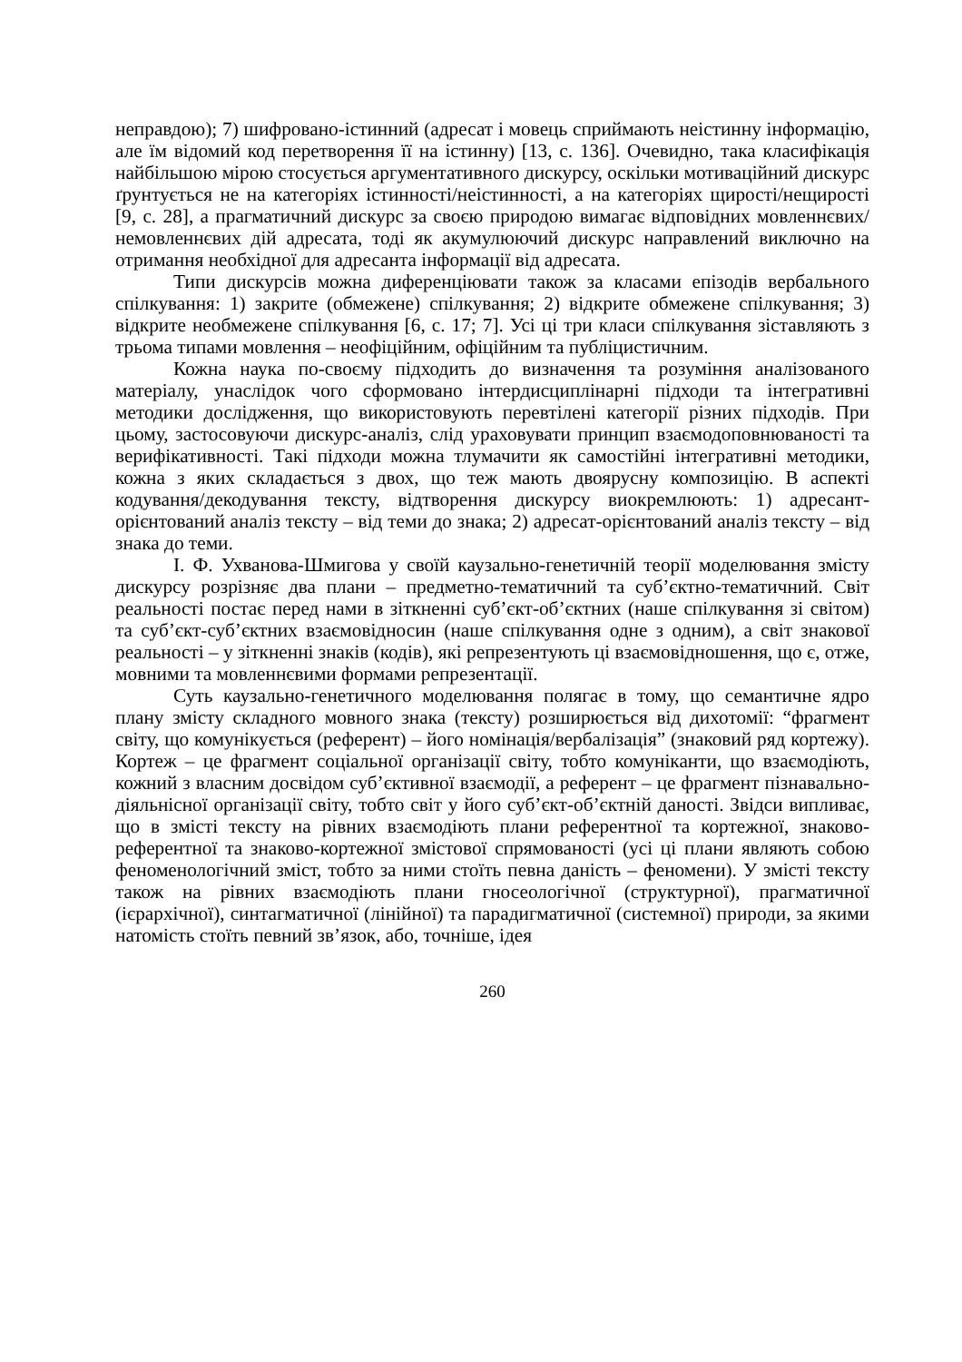неправдою); 7) шифровано-істинний (адресат і мовець сприймають неістинну інформацію, але їм відомий код перетворення її на істинну) [13, с. 136]. Очевидно, така класифікація найбільшою мірою стосується аргументативного дискурсу, оскільки мотиваційний дискурс ґрунтується не на категоріях істинності/неістинності, а на категоріях щирості/нещирості [9, с. 28], а прагматичний дискурс за своєю природою вимагає відповідних мовленнєвих/немовленнєвих дій адресата, тоді як акумулюючий дискурс направлений виключно на отримання необхідної для адресанта інформації від адресата.
Типи дискурсів можна диференціювати також за класами епізодів вербального спілкування: 1) закрите (обмежене) спілкування; 2) відкрите обмежене спілкування; 3) відкрите необмежене спілкування [6, с. 17; 7]. Усі ці три класи спілкування зіставляють з трьома типами мовлення – неофіційним, офіційним та публіцистичним.
Кожна наука по-своєму підходить до визначення та розуміння аналізованого матеріалу, унаслідок чого сформовано інтердисциплінарні підходи та інтегративні методики дослідження, що використовують перевтілені категорії різних підходів. При цьому, застосовуючи дискурс-аналіз, слід ураховувати принцип взаємодоповнюваності та верифікативності. Такі підходи можна тлумачити як самостійні інтегративні методики, кожна з яких складається з двох, що теж мають двоярусну композицію. В аспекті кодування/декодування тексту, відтворення дискурсу виокремлюють: 1) адресант-орієнтований аналіз тексту – від теми до знака; 2) адресат-орієнтований аналіз тексту – від знака до теми.
І. Ф. Ухванова-Шмигова у своїй каузально-генетичній теорії моделювання змісту дискурсу розрізняє два плани – предметно-тематичний та суб’єктно-тематичний. Світ реальності постає перед нами в зіткненні суб’єкт-об’єктних (наше спілкування зі світом) та суб’єкт-суб’єктних взаємовідносин (наше спілкування одне з одним), а світ знакової реальності – у зіткненні знаків (кодів), які репрезентують ці взаємовідношення, що є, отже, мовними та мовленнєвими формами репрезентації.
Суть каузально-генетичного моделювання полягає в тому, що семантичне ядро плану змісту складного мовного знака (тексту) розширюється від дихотомії: “фрагмент світу, що комунікується (референт) – його номінація/вербалізація” (знаковий ряд кортежу). Кортеж – це фрагмент соціальної організації світу, тобто комуніканти, що взаємодіють, кожний з власним досвідом суб’єктивної взаємодії, а референт – це фрагмент пізнавально-діяльнісної організації світу, тобто світ у його суб’єкт-об’єктній даності. Звідси випливає, що в змісті тексту на рівних взаємодіють плани референтної та кортежної, знаково-референтної та знаково-кортежної змістової спрямованості (усі ці плани являють собою феноменологічний зміст, тобто за ними стоїть певна даність – феномени). У змісті тексту також на рівних взаємодіють плани гносеологічної (структурної), прагматичної (ієрархічної), синтагматичної (лінійної) та парадигматичної (системної) природи, за якими натомість стоїть певний зв’язок, або, точніше, ідея
260